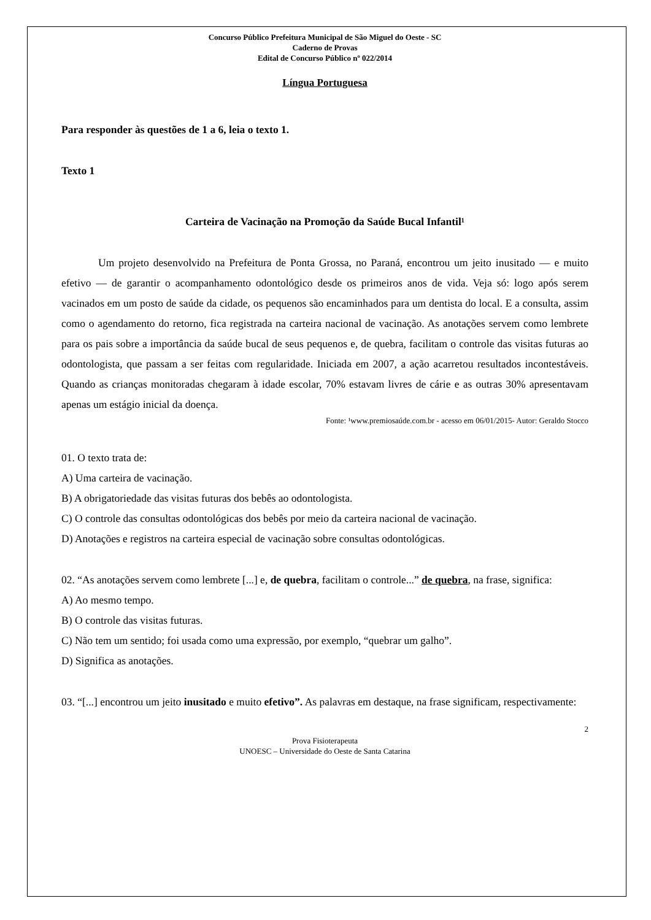Concurso Público Prefeitura Municipal de São Miguel do Oeste - SC
Caderno de Provas
Edital de Concurso Público nº 022/2014
Língua Portuguesa
Para responder às questões de 1 a 6, leia o texto 1.
Texto 1
Carteira de Vacinação na Promoção da Saúde Bucal Infantil¹
Um projeto desenvolvido na Prefeitura de Ponta Grossa, no Paraná, encontrou um jeito inusitado — e muito efetivo — de garantir o acompanhamento odontológico desde os primeiros anos de vida. Veja só: logo após serem vacinados em um posto de saúde da cidade, os pequenos são encaminhados para um dentista do local. E a consulta, assim como o agendamento do retorno, fica registrada na carteira nacional de vacinação. As anotações servem como lembrete para os pais sobre a importância da saúde bucal de seus pequenos e, de quebra, facilitam o controle das visitas futuras ao odontologista, que passam a ser feitas com regularidade. Iniciada em 2007, a ação acarretou resultados incontestáveis. Quando as crianças monitoradas chegaram à idade escolar, 70% estavam livres de cárie e as outras 30% apresentavam apenas um estágio inicial da doença.
Fonte: ¹www.premiosaúde.com.br - acesso em 06/01/2015- Autor: Geraldo Stocco
01. O texto trata de:
A) Uma carteira de vacinação.
B) A obrigatoriedade das visitas futuras dos bebês ao odontologista.
C) O controle das consultas odontológicas dos bebês por meio da carteira nacional de vacinação.
D) Anotações e registros na carteira especial de vacinação sobre consultas odontológicas.
02. “As anotações servem como lembrete [...] e, de quebra, facilitam o controle...” de quebra, na frase, significa:
A) Ao mesmo tempo.
B) O controle das visitas futuras.
C) Não tem um sentido; foi usada como uma expressão, por exemplo, “quebrar um galho”.
D) Significa as anotações.
03. “[...] encontrou um jeito inusitado e muito efetivo”. As palavras em destaque, na frase significam, respectivamente:
2
Prova Fisioterapeuta
UNOESC – Universidade do Oeste de Santa Catarina